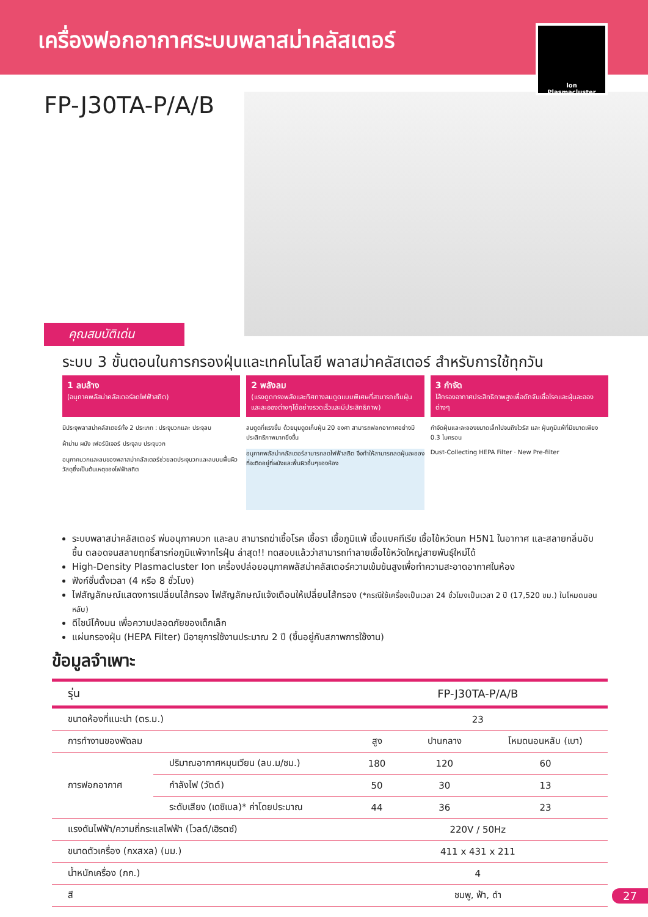เครื่องฟอกอากาศระบบพลาสม่าคลัสเตอร์
Ion
Plasmacluster
FP-J30TA-P/A/B
คุณสมบัติเด่น
ระบบ 3 ขั้นตอนในการกรองฝุ่นและเทคโนโลยี พลาสม่าคลัสเตอร์ สำหรับการใช้ทุกวัน
1 ลบล้าง
(อนุภาคพลัสม่าคลัสเตอร์ลดไฟฟ้าสถิต)
มีประจุพลาสม่าคลัสเตอร์ทั้ง 2 ประเภท : ประจุบวกและ ประจุลบ
ผ้าม่าน ผนัง เฟอร์นิเจอร์ ประจุลบ ประจุบวก
อนุภาคบวกและลบของพลาสม่าคลัสเตอร์ช่วยลดประจุบวกและลบบนพื้นผิววัสดุซึ่งเป็นต้นเหตุของไฟฟ้าสถิต
2 พลังลม
(แรงดูดทรงพลังและทิศทางลมดูดแบบพิเศษที่สามารถเก็บฝุ่นและละอองต่างๆได้อย่างรวดเร็วและมีประสิทธิภาพ)
ลมดูดที่แรงขึ้น ด้วยมุมดูดเก็บฝุ่น 20 องศา สามารถฟอกอากาศอย่างมีประสิทธิภาพมากยิ่งขึ้น
อนุภาคพลัสม่าคลัสเตอร์สามารถลดไฟฟ้าสถิต จึงทำให้สามารถลดฝุ่นละอองที่จะติดอยู่ที่ผนังและพื้นผิวอื่นๆของห้อง
3 กำจัด
ไส้กรองอากาศประสิทธิภาพสูงเพื่อดักจับเชื้อโรคและฝุ่นละอองต่างๆ
กำจัดฝุ่นและละอองขนาดเล็กไปจนถึงไวรัส และ ฝุ่นภูมิแพ้ที่มีขนาดเพียง 0.3 ไมครอน
Dust-Collecting HEPA Filter · New Pre-filter
ระบบพลาสม่าคลัสเตอร์ พ่นอนุภาคบวก และลบ สามารถฆ่าเชื้อโรค เชื้อรา เชื้อภูมิแพ้ เชื้อแบคทีเรีย เชื้อไข้หวัดนก H5N1 ในอากาศ และสลายกลิ่นอับชื้น ตลอดจนสลายฤทธิ์สารก่อภูมิแพ้จากไรฝุ่น ล่าสุด!! ทดสอบแล้วว่าสามารถทำลายเชื้อไข้หวัดใหญ่สายพันธุ์ใหม่ได้
High-Density Plasmacluster Ion เครื่องปล่อยอนุภาคพลัสม่าคลัสเตอร์ความเข้มข้นสูงเพื่อทำความสะอาดอากาศในห้อง
ฟังก์ชั่นตั้งเวลา (4 หรือ 8 ชั่วโมง)
ไฟสัญลักษณ์แสดงการเปลี่ยนไส้กรอง ไฟสัญลักษณ์แจ้งเตือนให้เปลี่ยนไส้กรอง (*กรณีใช้เครื่องเป็นเวลา 24 ชั่วโมงเป็นเวลา 2 ปี (17,520 ชม.) ในโหมดนอนหลับ)
ดีไซน์โค้งมน เพื่อความปลอดภัยของเด็กเล็ก
แผ่นกรองฝุ่น (HEPA Filter) มีอายุการใช้งานประมาณ 2 ปี (ขึ้นอยู่กับสภาพการใช้งาน)
ข้อมูลจำเพาะ
| รุ่น | | FP-J30TA-P/A/B | | |
| --- | --- | --- | --- | --- |
| ขนาดห้องที่แนะนำ (ตร.ม.) | | 23 | | |
| การทำงานของพัดลม | | สูง | ปานกลาง | โหมดนอนหลับ (เบา) |
| การฟอกอากาศ | ปริมาณอากาศหมุนเวียน (ลบ.ม/ชม.) | 180 | 120 | 60 |
| | กำลังไฟ (วัตต์) | 50 | 30 | 13 |
| | ระดับเสียง (เดซิเบล)* ค่าโดยประมาณ | 44 | 36 | 23 |
| แรงดันไฟฟ้า/ความถี่กระแสไฟฟ้า (โวลต์/เฮิรตซ์) | | 220V / 50Hz | | |
| ขนาดตัวเครื่อง (กxสxล) (มม.) | | 411 x 431 x 211 | | |
| น้ำหนักเครื่อง (กก.) | | 4 | | |
| สี | | ชมพู, ฟ้า, ดำ | | |
27